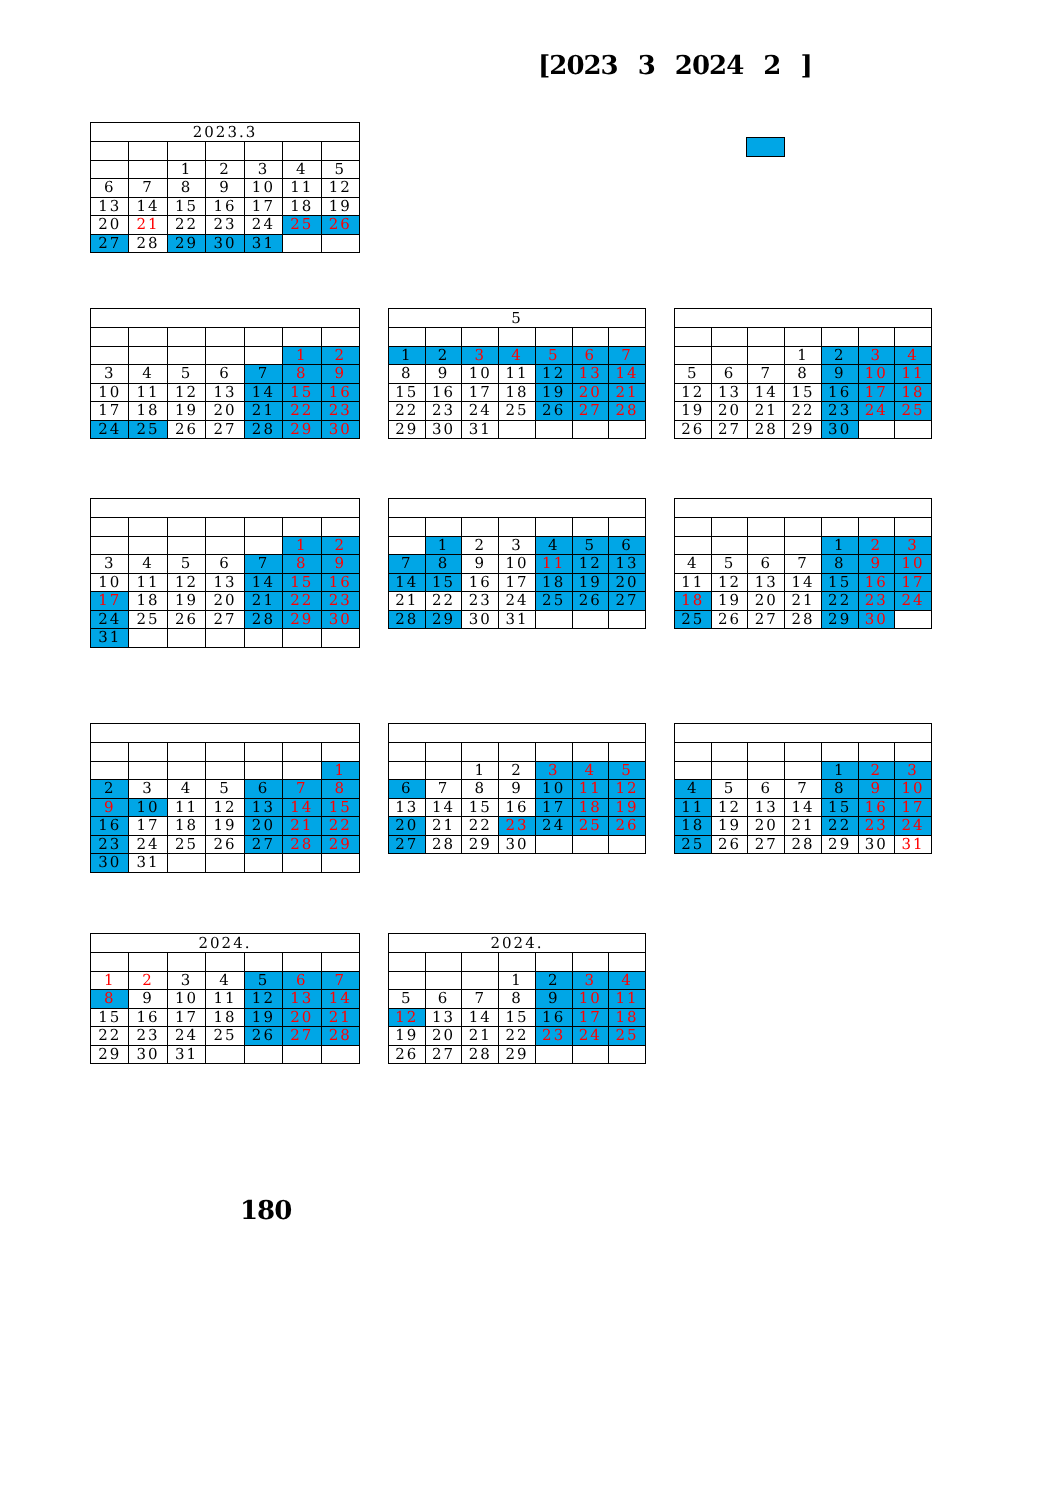[2023 3 2024 2 ]
| 2023.3 | | | | | | |
| | | 1 | 2 | 3 | 4 | 5 |
| 6 | 7 | 8 | 9 | 10 | 11 | 12 |
| 13 | 14 | 15 | 16 | 17 | 18 | 19 |
| 20 | 21 | 22 | 23 | 24 | 25 | 26 |
| 27 | 28 | 29 | 30 | 31 | | |
| | | | | | 1 | 2 |
| 3 | 4 | 5 | 6 | 7 | 8 | 9 |
| 10 | 11 | 12 | 13 | 14 | 15 | 16 |
| 17 | 18 | 19 | 20 | 21 | 22 | 23 |
| 24 | 25 | 26 | 27 | 28 | 29 | 30 |
| 5 | | | | | | |
| 1 | 2 | 3 | 4 | 5 | 6 | 7 |
| 8 | 9 | 10 | 11 | 12 | 13 | 14 |
| 15 | 16 | 17 | 18 | 19 | 20 | 21 |
| 22 | 23 | 24 | 25 | 26 | 27 | 28 |
| 29 | 30 | 31 | | | | |
| | | | 1 | 2 | 3 | 4 |
| 5 | 6 | 7 | 8 | 9 | 10 | 11 |
| 12 | 13 | 14 | 15 | 16 | 17 | 18 |
| 19 | 20 | 21 | 22 | 23 | 24 | 25 |
| 26 | 27 | 28 | 29 | 30 | | |
| | | | | | 1 | 2 |
| 3 | 4 | 5 | 6 | 7 | 8 | 9 |
| 10 | 11 | 12 | 13 | 14 | 15 | 16 |
| 17 | 18 | 19 | 20 | 21 | 22 | 23 |
| 24 | 25 | 26 | 27 | 28 | 29 | 30 |
| 31 | | | | | | |
| | 1 | 2 | 3 | 4 | 5 | 6 |
| 7 | 8 | 9 | 10 | 11 | 12 | 13 |
| 14 | 15 | 16 | 17 | 18 | 19 | 20 |
| 21 | 22 | 23 | 24 | 25 | 26 | 27 |
| 28 | 29 | 30 | 31 | | | |
| | | | | 1 | 2 | 3 |
| 4 | 5 | 6 | 7 | 8 | 9 | 10 |
| 11 | 12 | 13 | 14 | 15 | 16 | 17 |
| 18 | 19 | 20 | 21 | 22 | 23 | 24 |
| 25 | 26 | 27 | 28 | 29 | 30 | |
| | | | | | | 1 |
| 2 | 3 | 4 | 5 | 6 | 7 | 8 |
| 9 | 10 | 11 | 12 | 13 | 14 | 15 |
| 16 | 17 | 18 | 19 | 20 | 21 | 22 |
| 23 | 24 | 25 | 26 | 27 | 28 | 29 |
| 30 | 31 | | | | | |
| | | 1 | 2 | 3 | 4 | 5 |
| 6 | 7 | 8 | 9 | 10 | 11 | 12 |
| 13 | 14 | 15 | 16 | 17 | 18 | 19 |
| 20 | 21 | 22 | 23 | 24 | 25 | 26 |
| 27 | 28 | 29 | 30 | | | |
| | | | | 1 | 2 | 3 |
| 4 | 5 | 6 | 7 | 8 | 9 | 10 |
| 11 | 12 | 13 | 14 | 15 | 16 | 17 |
| 18 | 19 | 20 | 21 | 22 | 23 | 24 |
| 25 | 26 | 27 | 28 | 29 | 30 | 31 |
| 2024. | | | | | | |
| 1 | 2 | 3 | 4 | 5 | 6 | 7 |
| 8 | 9 | 10 | 11 | 12 | 13 | 14 |
| 15 | 16 | 17 | 18 | 19 | 20 | 21 |
| 22 | 23 | 24 | 25 | 26 | 27 | 28 |
| 29 | 30 | 31 | | | | |
| 2024. | | | | | | |
| | | | 1 | 2 | 3 | 4 |
| 5 | 6 | 7 | 8 | 9 | 10 | 11 |
| 12 | 13 | 14 | 15 | 16 | 17 | 18 |
| 19 | 20 | 21 | 22 | 23 | 24 | 25 |
| 26 | 27 | 28 | 29 | | | |
180